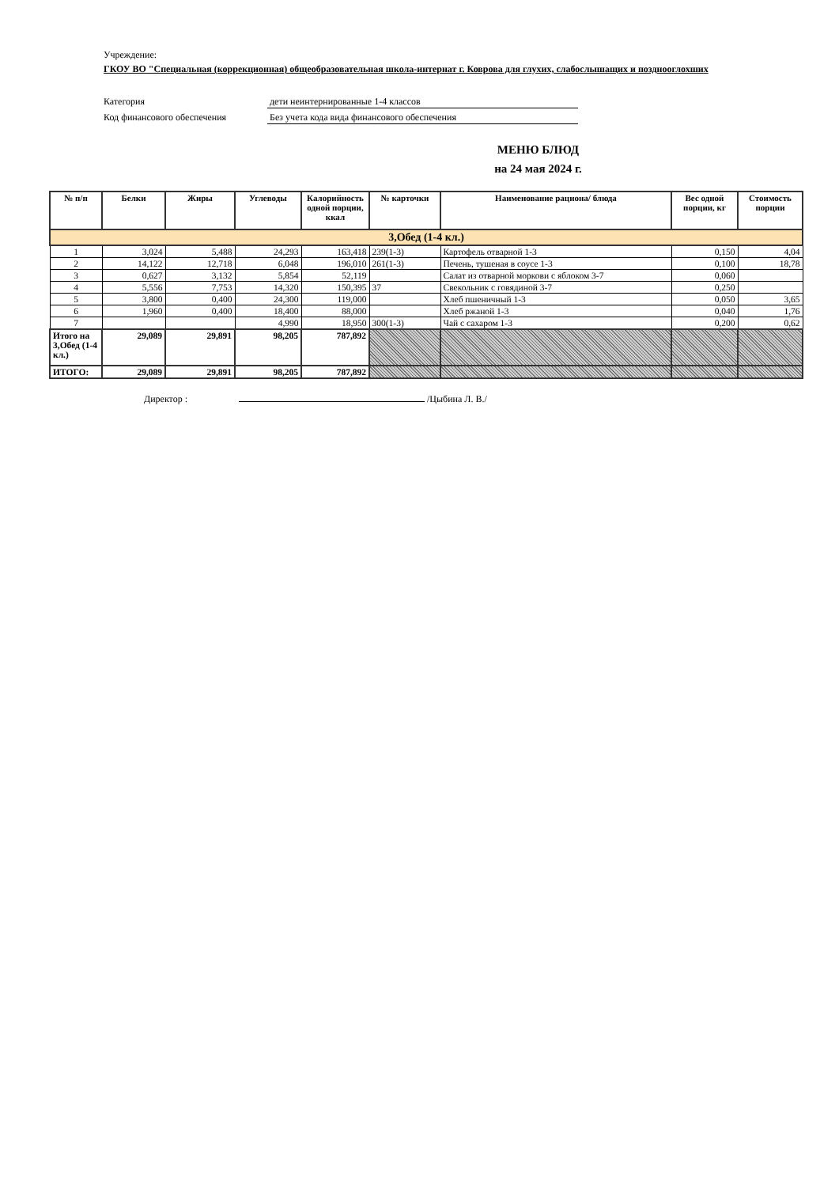Учреждение:
ГКОУ ВО "Специальная (коррекционная) общеобразовательная школа-интернат г. Коврова для глухих, слабослышащих и позднооглохших
Категория дети неинтернированные 1-4 классов
Код финансового обеспечения Без учета кода вида финансового обеспечения
МЕНЮ БЛЮД
на 24 мая 2024 г.
| № п/п | Белки | Жиры | Углеводы | Калорийность одной порции, ккал | № карточки | Наименование рациона/ блюда | Вес одной порции, кг | Стоимость порции |
| --- | --- | --- | --- | --- | --- | --- | --- | --- |
| 3,Обед (1-4 кл.) | | | | | | | | |
| 1 | 3,024 | 5,488 | 24,293 | 163,418 | 239(1-3) | Картофель отварной 1-3 | 0,150 | 4,04 |
| 2 | 14,122 | 12,718 | 6,048 | 196,010 | 261(1-3) | Печень, тушеная в соусе 1-3 | 0,100 | 18,78 |
| 3 | 0,627 | 3,132 | 5,854 | 52,119 | | Салат из отварной моркови с яблоком 3-7 | 0,060 | |
| 4 | 5,556 | 7,753 | 14,320 | 150,395 | 37 | Свекольник с говядиной 3-7 | 0,250 | |
| 5 | 3,800 | 0,400 | 24,300 | 119,000 | | Хлеб пшеничный 1-3 | 0,050 | 3,65 |
| 6 | 1,960 | 0,400 | 18,400 | 88,000 | | Хлеб ржаной 1-3 | 0,040 | 1,76 |
| 7 | | | 4,990 | 18,950 | 300(1-3) | Чай с сахаром 1-3 | 0,200 | 0,62 |
| Итого на 3,Обед (1-4 кл.) | 29,089 | 29,891 | 98,205 | 787,892 | | | | |
| ИТОГО: | 29,089 | 29,891 | 98,205 | 787,892 | | | | |
Директор : /Цыбина Л. В./